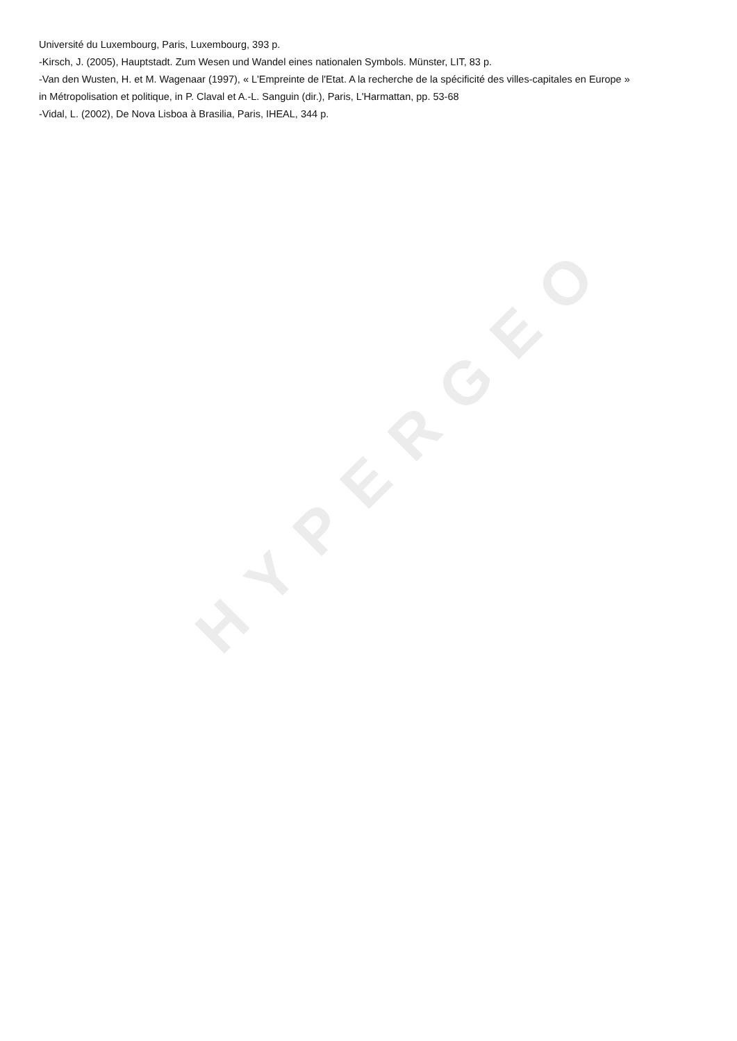Université du Luxembourg, Paris, Luxembourg, 393 p.
-Kirsch, J. (2005), Hauptstadt. Zum Wesen und Wandel eines nationalen Symbols. Münster, LIT, 83 p.
-Van den Wusten, H. et M. Wagenaar (1997), « L'Empreinte de l'Etat. A la recherche de la spécificité des villes-capitales en Europe »
in Métropolisation et politique, in P. Claval et A.-L. Sanguin (dir.), Paris, L'Harmattan, pp. 53-68
-Vidal, L. (2002), De Nova Lisboa à Brasilia, Paris, IHEAL, 344 p.
HYPERGEO